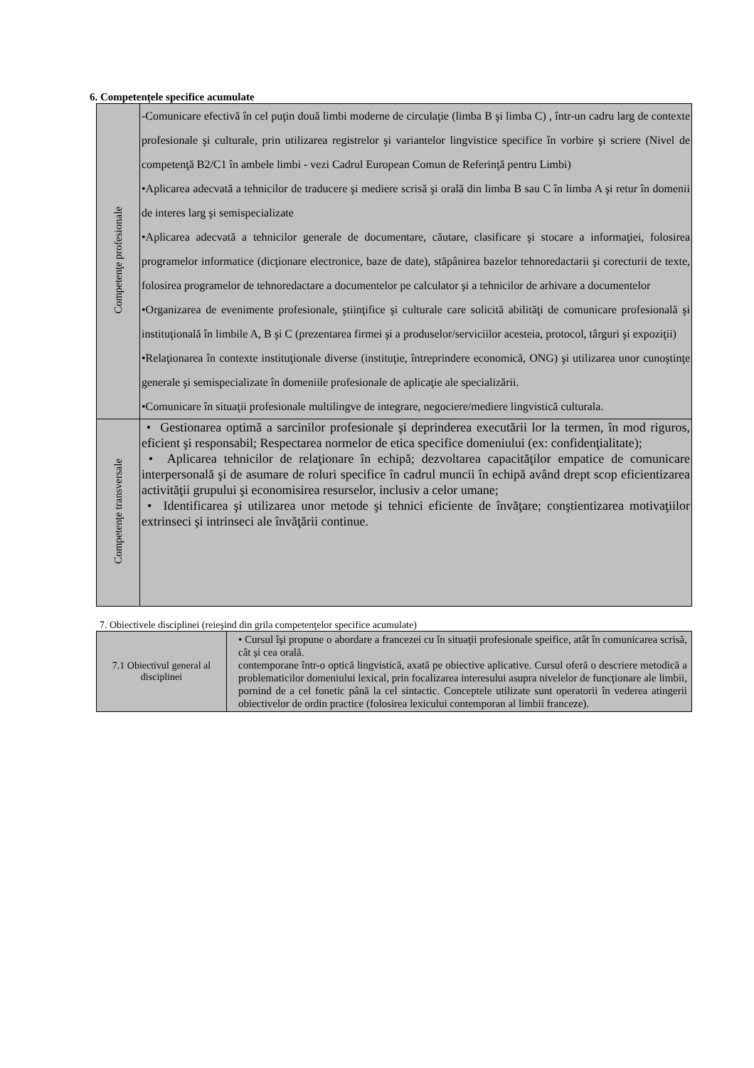6. Competenţele specifice acumulate
| Competenţe profesionale | -Comunicare efectivă în cel puţin două limbi moderne de circulaţie (limba B şi limba C) , într-un cadru larg de contexte profesionale şi culturale, prin utilizarea registrelor şi variantelor lingvistice specifice în vorbire şi scriere (Nivel de competenţă B2/C1 în ambele limbi - vezi Cadrul European Comun de Referinţă pentru Limbi) •Aplicarea adecvată a tehnicilor de traducere şi mediere scrisă şi orală din limba B sau C în limba A şi retur în domenii de interes larg şi semispecializate •Aplicarea adecvată a tehnicilor generale de documentare, căutare, clasificare şi stocare a informaţiei, folosirea programelor informatice (dicţionare electronice, baze de date), stăpânirea bazelor tehnoredactarii şi corecturii de texte, folosirea programelor de tehnoredactare a documentelor pe calculator şi a tehnicilor de arhivare a documentelor •Organizarea de evenimente profesionale, ştiinţifice şi culturale care solicită abilităţi de comunicare profesională şi instituţională în limbile A, B şi C (prezentarea firmei şi a produselor/serviciilor acesteia, protocol, târguri şi expoziţii) •Relaţionarea în contexte instituţionale diverse (instituţie, întreprindere economică, ONG) şi utilizarea unor cunoştinţe generale şi semispecializate în domeniile profesionale de aplicaţie ale specializării. •Comunicare în situaţii profesionale multilingve de integrare, negociere/mediere lingvistică culturala. |
| Competenţe transversale | • Gestionarea optimă a sarcinilor profesionale şi deprinderea executării lor la termen, în mod riguros, eficient şi responsabil; Respectarea normelor de etica specifice domeniului (ex: confidenţialitate); • Aplicarea tehnicilor de relaţionare în echipă; dezvoltarea capacităţilor empatice de comunicare interpersonală şi de asumare de roluri specifice în cadrul muncii în echipă având drept scop eficientizarea activităţii grupului şi economisirea resurselor, inclusiv a celor umane; • Identificarea şi utilizarea unor metode şi tehnici eficiente de învăţare; conştientizarea motivaţiilor extrinseci şi intrinseci ale învăţării continue. |
7. Obiectivele disciplinei (reieşind din grila competenţelor specifice acumulate)
| 7.1 Obiectivul general al disciplinei | • Cursul îşi propune o abordare a francezei cu în situaţii profesionale speifice, atât în comunicarea scrisă, cât și cea orală. contemporane într-o optică lingvistică, axată pe obiective aplicative. Cursul oferă o descriere metodică a problematicilor domeniului lexical, prin focalizarea interesului asupra nivelelor de funcţionare ale limbii, pornind de a cel fonetic până la cel sintactic. Conceptele utilizate sunt operatorii în vederea atingerii obiectivelor de ordin practice (folosirea lexicului contemporan al limbii franceze). |